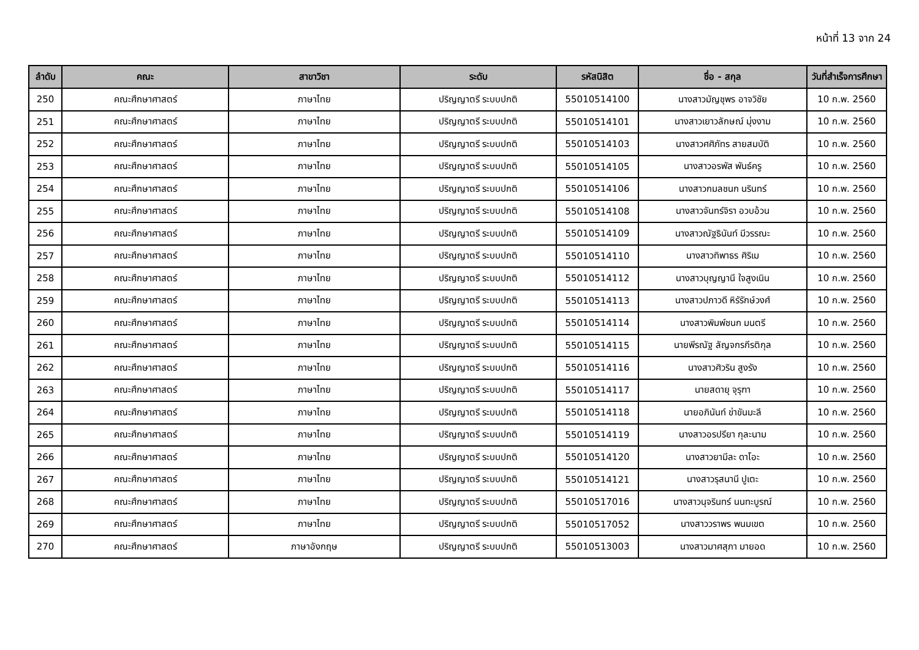หน้าที่ 13 จาก 24
| ลำดับ | คณะ | สาขาวิชา | ระดับ | รหัสนิสิต | ชื่อ - สกุล | วันที่สำเร็จการศึกษา |
| --- | --- | --- | --- | --- | --- | --- |
| 250 | คณะศึกษาศาสตร์ | ภาษาไทย | ปริญญาตรี ระบบปกติ | 55010514100 | นางสาวมัญชุพร อาจวิชัย | 10 ก.พ. 2560 |
| 251 | คณะศึกษาศาสตร์ | ภาษาไทย | ปริญญาตรี ระบบปกติ | 55010514101 | นางสาวเยาวลักษณ์ มุ่งงาม | 10 ก.พ. 2560 |
| 252 | คณะศึกษาศาสตร์ | ภาษาไทย | ปริญญาตรี ระบบปกติ | 55010514103 | นางสาวศศิภัทร สายสมบัติ | 10 ก.พ. 2560 |
| 253 | คณะศึกษาศาสตร์ | ภาษาไทย | ปริญญาตรี ระบบปกติ | 55010514105 | นางสาวอรพัส พันธ์ครู | 10 ก.พ. 2560 |
| 254 | คณะศึกษาศาสตร์ | ภาษาไทย | ปริญญาตรี ระบบปกติ | 55010514106 | นางสาวกมลชนก นรินทร์ | 10 ก.พ. 2560 |
| 255 | คณะศึกษาศาสตร์ | ภาษาไทย | ปริญญาตรี ระบบปกติ | 55010514108 | นางสาวจันทร์จิรา อวบอ้วน | 10 ก.พ. 2560 |
| 256 | คณะศึกษาศาสตร์ | ภาษาไทย | ปริญญาตรี ระบบปกติ | 55010514109 | นางสาวณัฐธินันท์ มีวรรณะ | 10 ก.พ. 2560 |
| 257 | คณะศึกษาศาสตร์ | ภาษาไทย | ปริญญาตรี ระบบปกติ | 55010514110 | นางสาวทิพาธร ศิริเม | 10 ก.พ. 2560 |
| 258 | คณะศึกษาศาสตร์ | ภาษาไทย | ปริญญาตรี ระบบปกติ | 55010514112 | นางสาวบุญญานี ใจสูงเนิน | 10 ก.พ. 2560 |
| 259 | คณะศึกษาศาสตร์ | ภาษาไทย | ปริญญาตรี ระบบปกติ | 55010514113 | นางสาวปภาวดี หิรัรักษ์วงศ์ | 10 ก.พ. 2560 |
| 260 | คณะศึกษาศาสตร์ | ภาษาไทย | ปริญญาตรี ระบบปกติ | 55010514114 | นางสาวพิมพ์ชนก มนตรี | 10 ก.พ. 2560 |
| 261 | คณะศึกษาศาสตร์ | ภาษาไทย | ปริญญาตรี ระบบปกติ | 55010514115 | นายพีรณัฐ ลัญจกรกีรติกุล | 10 ก.พ. 2560 |
| 262 | คณะศึกษาศาสตร์ | ภาษาไทย | ปริญญาตรี ระบบปกติ | 55010514116 | นางสาวศิวริน สูงรัง | 10 ก.พ. 2560 |
| 263 | คณะศึกษาศาสตร์ | ภาษาไทย | ปริญญาตรี ระบบปกติ | 55010514117 | นายสดายุ จุรุฑา | 10 ก.พ. 2560 |
| 264 | คณะศึกษาศาสตร์ | ภาษาไทย | ปริญญาตรี ระบบปกติ | 55010514118 | นายอภินันท์ ข่าขันมะลี | 10 ก.พ. 2560 |
| 265 | คณะศึกษาศาสตร์ | ภาษาไทย | ปริญญาตรี ระบบปกติ | 55010514119 | นางสาวอรปรียา กุละนาม | 10 ก.พ. 2560 |
| 266 | คณะศึกษาศาสตร์ | ภาษาไทย | ปริญญาตรี ระบบปกติ | 55010514120 | นางสาวยามีละ ดาโอะ | 10 ก.พ. 2560 |
| 267 | คณะศึกษาศาสตร์ | ภาษาไทย | ปริญญาตรี ระบบปกติ | 55010514121 | นางสาวรุสนานี ปูเตะ | 10 ก.พ. 2560 |
| 268 | คณะศึกษาศาสตร์ | ภาษาไทย | ปริญญาตรี ระบบปกติ | 55010517016 | นางสาวนุจรินทร์ นนทะบูรณ์ | 10 ก.พ. 2560 |
| 269 | คณะศึกษาศาสตร์ | ภาษาไทย | ปริญญาตรี ระบบปกติ | 55010517052 | นางสาววราพร พนมเขต | 10 ก.พ. 2560 |
| 270 | คณะศึกษาศาสตร์ | ภาษาอังกฤษ | ปริญญาตรี ระบบปกติ | 55010513003 | นางสาวมาศสุภา มายอด | 10 ก.พ. 2560 |